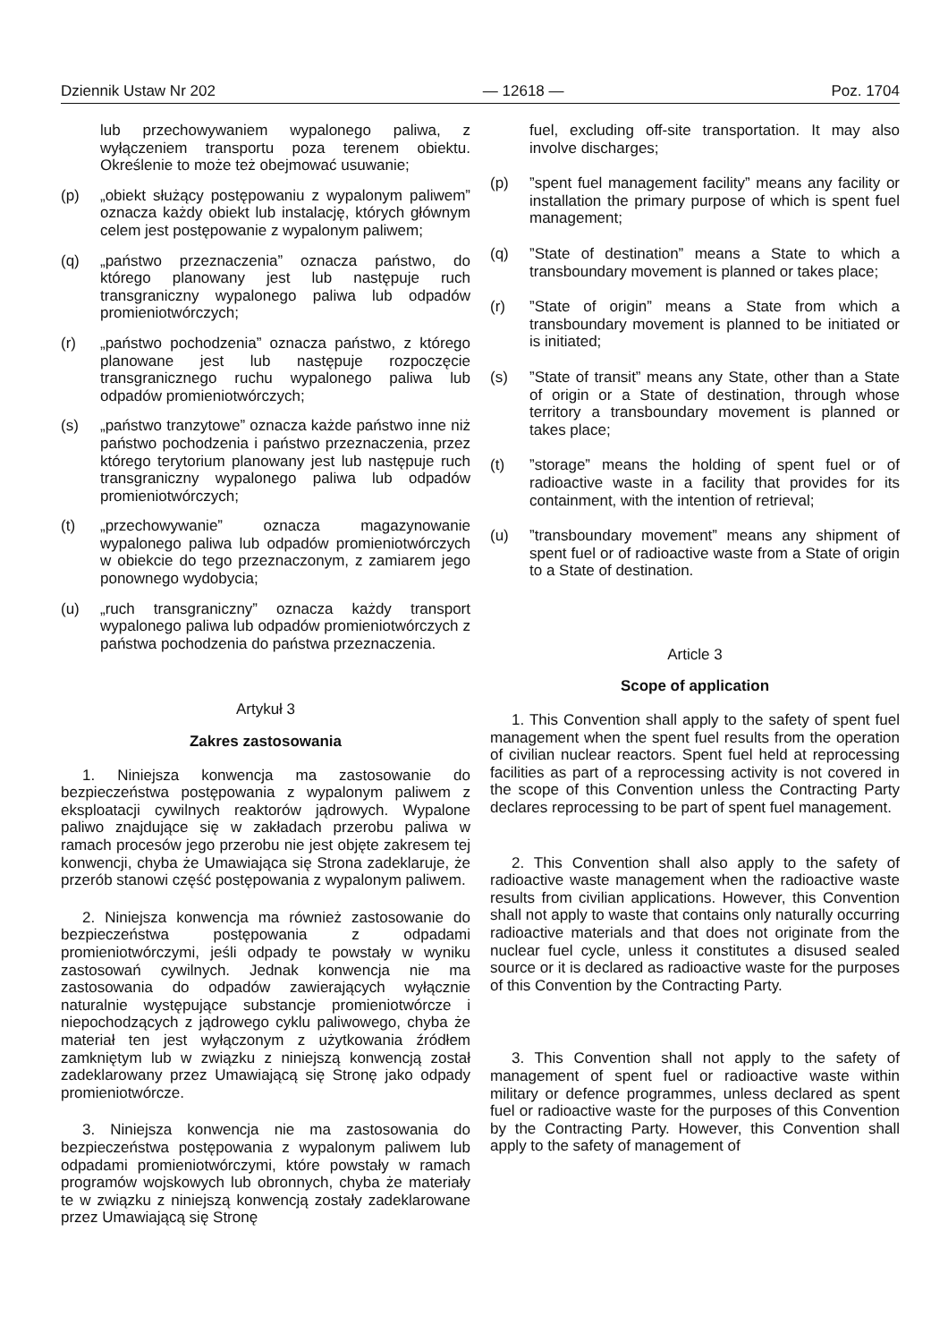Dziennik Ustaw Nr 202 — 12618 — Poz. 1704
lub przechowywaniem wypalonego paliwa, z wyłączeniem transportu poza terenem obiektu. Określenie to może też obejmować usuwanie;
(p) „obiekt służący postępowaniu z wypalonym paliwem” oznacza każdy obiekt lub instalację, których głównym celem jest postępowanie z wypalonym paliwem;
(q) „państwo przeznaczenia” oznacza państwo, do którego planowany jest lub następuje ruch transgraniczny wypalonego paliwa lub odpadów promieniotwórczych;
(r) „państwo pochodzenia” oznacza państwo, z którego planowane jest lub następuje rozpoczęcie transgranicznego ruchu wypalonego paliwa lub odpadów promieniotwórczych;
(s) „państwo tranzytowe” oznacza każde państwo inne niż państwo pochodzenia i państwo przeznaczenia, przez którego terytorium planowany jest lub następuje ruch transgraniczny wypalonego paliwa lub odpadów promieniotwórczych;
(t) „przechowywanie” oznacza magazynowanie wypalonego paliwa lub odpadów promieniotwórczych w obiekcie do tego przeznaczonym, z zamiarem jego ponownego wydobycia;
(u) „ruch transgraniczny” oznacza każdy transport wypalonego paliwa lub odpadów promieniotwórczych z państwa pochodzenia do państwa przeznaczenia.
Artykuł 3
Zakres zastosowania
1. Niniejsza konwencja ma zastosowanie do bezpieczeństwa postępowania z wypalonym paliwem z eksploatacji cywilnych reaktorów jądrowych. Wypalone paliwo znajdujące się w zakładach przerobu paliwa w ramach procesów jego przerobu nie jest objęte zakresem tej konwencji, chyba że Umawiająca się Strona zadeklaruje, że przerób stanowi część postępowania z wypalonym paliwem.
2. Niniejsza konwencja ma również zastosowanie do bezpieczeństwa postępowania z odpadami promieniotwórczymi, jeśli odpady te powstały w wyniku zastosowań cywilnych. Jednak konwencja nie ma zastosowania do odpadów zawierających wyłącznie naturalnie występujące substancje promieniotwórcze i niepochodzących z jądrowego cyklu paliwowego, chyba że materiał ten jest wyłączonym z użytkowania źródłem zamkniętym lub w związku z niniejszą konwencją został zadeklarowany przez Umawiającą się Stronę jako odpady promieniotwórcze.
3. Niniejsza konwencja nie ma zastosowania do bezpieczeństwa postępowania z wypalonym paliwem lub odpadami promieniotwórczymi, które powstały w ramach programów wojskowych lub obronnych, chyba że materiały te w związku z niniejszą konwencją zostały zadeklarowane przez Umawiającą się Stronę
fuel, excluding off-site transportation. It may also involve discharges;
(p)”spent fuel management facility” means any facility or installation the primary purpose of which is spent fuel management;
(q)”State of destination” means a State to which a transboundary movement is planned or takes place;
(r)”State of origin” means a State from which a transboundary movement is planned to be initiated or is initiated;
(s)”State of transit” means any State, other than a State of origin or a State of destination, through whose territory a transboundary movement is planned or takes place;
(t)”storage” means the holding of spent fuel or of radioactive waste in a facility that provides for its containment, with the intention of retrieval;
(u)”transboundary movement” means any shipment of spent fuel or of radioactive waste from a State of origin to a State of destination.
Article 3
Scope of application
1. This Convention shall apply to the safety of spent fuel management when the spent fuel results from the operation of civilian nuclear reactors. Spent fuel held at reprocessing facilities as part of a reprocessing activity is not covered in the scope of this Convention unless the Contracting Party declares reprocessing to be part of spent fuel management.
2. This Convention shall also apply to the safety of radioactive waste management when the radioactive waste results from civilian applications. However, this Convention shall not apply to waste that contains only naturally occurring radioactive materials and that does not originate from the nuclear fuel cycle, unless it constitutes a disused sealed source or it is declared as radioactive waste for the purposes of this Convention by the Contracting Party.
3. This Convention shall not apply to the safety of management of spent fuel or radioactive waste within military or defence programmes, unless declared as spent fuel or radioactive waste for the purposes of this Convention by the Contracting Party. However, this Convention shall apply to the safety of management of